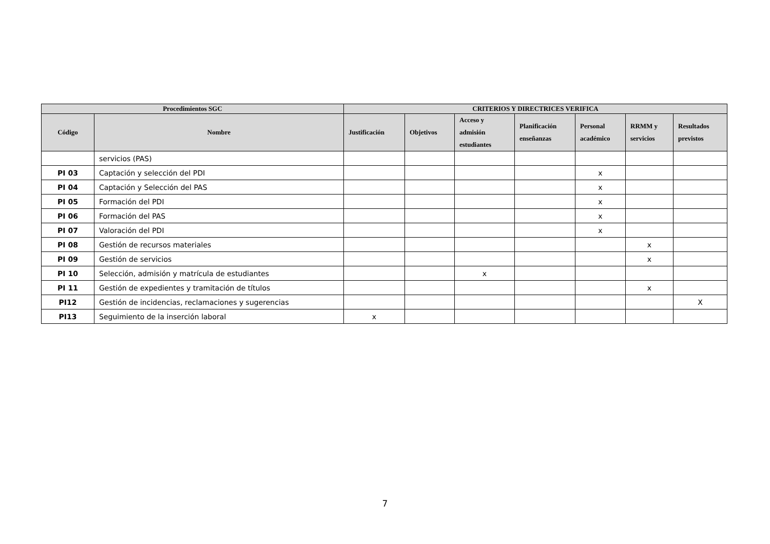| Procedimientos SGC | | CRITERIOS Y DIRECTRICES VERIFICA | | | | | | |
| --- | --- | --- | --- | --- | --- | --- | --- | --- |
| Código | Nombre | Justificación | Objetivos | Acceso y admisión estudiantes | Planificación enseñanzas | Personal académico | RRMM y servicios | Resultados previstos |
| | servicios (PAS) | | | | | | | |
| PI 03 | Captación y selección del PDI | | | | | x | | |
| PI 04 | Captación y Selección del PAS | | | | | x | | |
| PI 05 | Formación del PDI | | | | | x | | |
| PI 06 | Formación del PAS | | | | | x | | |
| PI 07 | Valoración del PDI | | | | | x | | |
| PI 08 | Gestión de recursos materiales | | | | | | x | |
| PI 09 | Gestión de servicios | | | | | | x | |
| PI 10 | Selección, admisión y matrícula de estudiantes | | | x | | | | |
| PI 11 | Gestión de expedientes y tramitación de títulos | | | | | | x | |
| PI12 | Gestión de incidencias, reclamaciones y sugerencias | | | | | | | X |
| PI13 | Seguimiento de la inserción laboral | x | | | | | | |
7